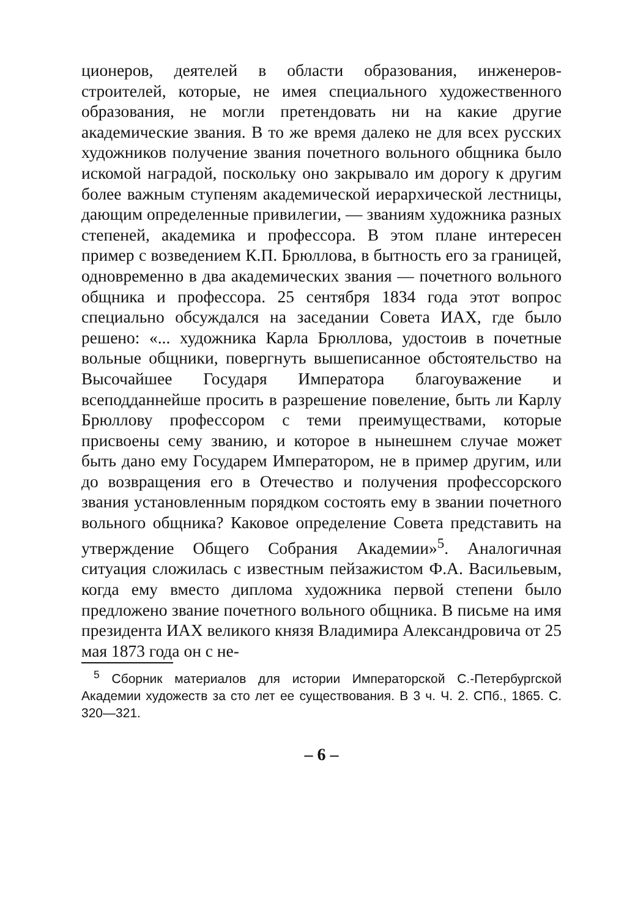ционеров, деятелей в области образования, инженеров-строителей, которые, не имея специального художественного образования, не могли претендовать ни на какие другие академические звания. В то же время далеко не для всех русских художников получение звания почетного вольного общника было искомой наградой, поскольку оно закрывало им дорогу к другим более важным ступеням академической иерархической лестницы, дающим определенные привилегии, — званиям художника разных степеней, академика и профессора. В этом плане интересен пример с возведением К.П. Брюллова, в бытность его за границей, одновременно в два академических звания — почетного вольного общника и профессора. 25 сентября 1834 года этот вопрос специально обсуждался на заседании Совета ИАХ, где было решено: «... художника Карла Брюллова, удостоив в почетные вольные общники, повергнуть вышеписанное обстоятельство на Высочайшее Государя Императора благоуважение и всеподданнейше просить в разрешение повеление, быть ли Карлу Брюллову профессором с теми преимуществами, которые присвоены сему званию, и которое в нынешнем случае может быть дано ему Государем Императором, не в пример другим, или до возвращения его в Отечество и получения профессорского звания установленным порядком состоять ему в звании почетного вольного общника? Каковое определение Совета представить на утверждение Общего Собрания Академии»<sup>5</sup>. Аналогичная ситуация сложилась с известным пейзажистом Ф.А. Васильевым, когда ему вместо диплома художника первой степени было предложено звание почетного вольного общника. В письме на имя президента ИАХ великого князя Владимира Александровича от 25 мая 1873 года он с не-
<sup>5</sup> Сборник материалов для истории Императорской С.-Петербургской Академии художеств за сто лет ее существования. В 3 ч. Ч. 2. СПб., 1865. С. 320—321.
– 6 –